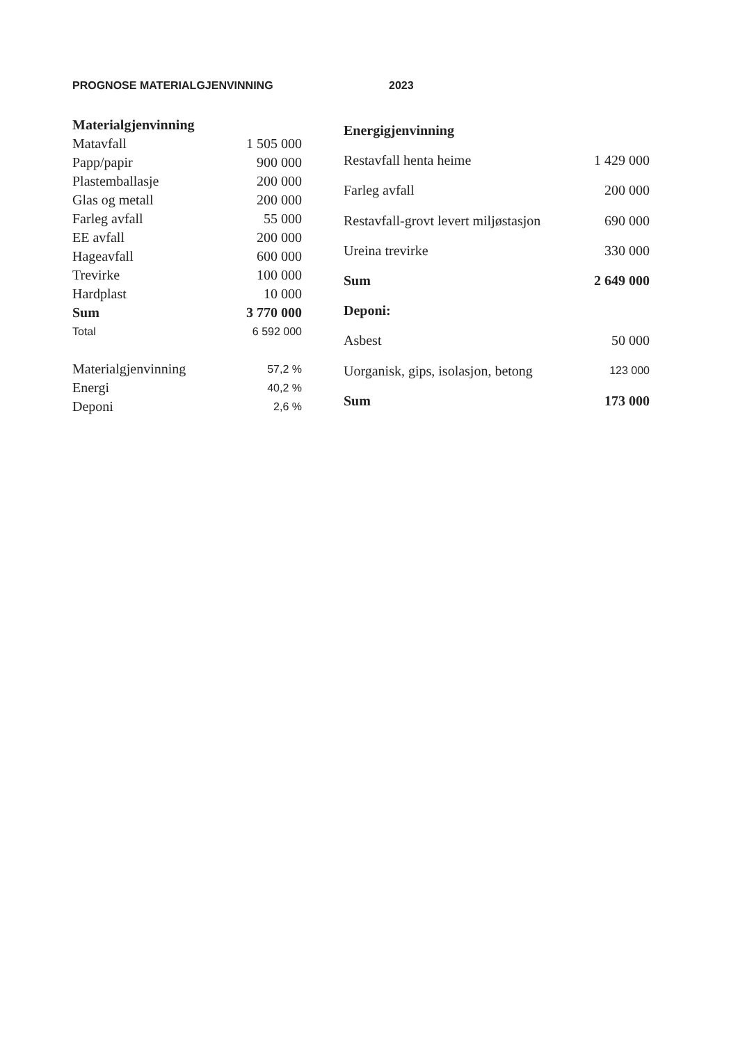PROGNOSE MATERIALGJENVINNING 2023
| Materialgjenvinning | |
| --- | --- |
| Matavfall | 1 505 000 |
| Papp/papir | 900 000 |
| Plastemballasje | 200 000 |
| Glas og metall | 200 000 |
| Farleg avfall | 55 000 |
| EE avfall | 200 000 |
| Hageavfall | 600 000 |
| Trevirke | 100 000 |
| Hardplast | 10 000 |
| Sum | 3 770 000 |
| Total | 6 592 000 |
| Materialgjenvinning | 57,2 % |
| Energi | 40,2 % |
| Deponi | 2,6 % |
| Energigjenvinning | |
| --- | --- |
| Restavfall henta heime | 1 429 000 |
| Farleg avfall | 200 000 |
| Restavfall-grovt levert miljøstasjon | 690 000 |
| Ureina trevirke | 330 000 |
| Sum | 2 649 000 |
| Deponi: | |
| Asbest | 50 000 |
| Uorganisk, gips, isolasjon, betong | 123 000 |
| Sum | 173 000 |